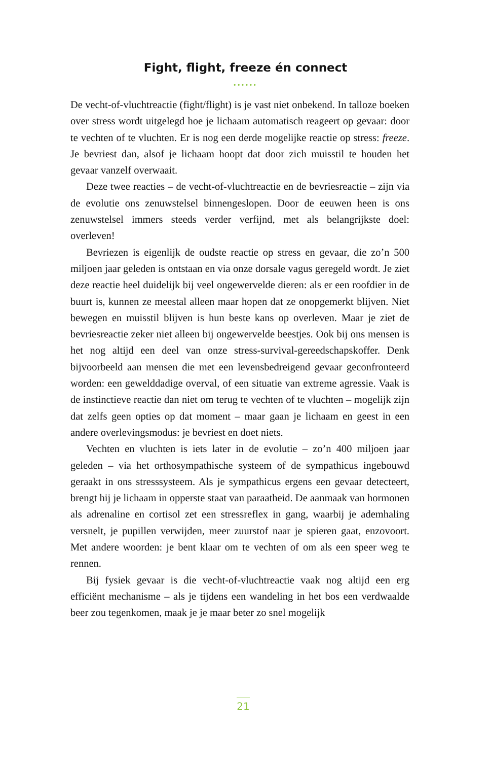Fight, flight, freeze én connect
••••••
De vecht-of-vluchtreactie (fight/flight) is je vast niet onbekend. In talloze boeken over stress wordt uitgelegd hoe je lichaam automatisch reageert op gevaar: door te vechten of te vluchten. Er is nog een derde mogelijke reactie op stress: freeze. Je bevriest dan, alsof je lichaam hoopt dat door zich muisstil te houden het gevaar vanzelf overwaait.
Deze twee reacties – de vecht-of-vluchtreactie en de bevriesreactie – zijn via de evolutie ons zenuwstelsel binnengeslopen. Door de eeuwen heen is ons zenuwstelsel immers steeds verder verfijnd, met als belang­rijkste doel: overleven!
Bevriezen is eigenlijk de oudste reactie op stress en gevaar, die zo’n 500 miljoen jaar geleden is ontstaan en via onze dorsale vagus geregeld wordt. Je ziet deze reactie heel duidelijk bij veel ongewervelde dieren: als er een roofdier in de buurt is, kunnen ze meestal alleen maar hopen dat ze onopgemerkt blijven. Niet bewegen en muisstil blijven is hun beste kans op overleven. Maar je ziet de bevriesreactie zeker niet alleen bij ongewervelde beestjes. Ook bij ons mensen is het nog altijd een deel van onze stress-survival-gereedschapskoffer. Denk bijvoorbeeld aan mensen die met een levensbedreigend gevaar geconfronteerd worden: een geweld­dadige overval, of een situatie van extreme agressie. Vaak is de instinctieve reactie dan niet om terug te vechten of te vluchten – mogelijk zijn dat zelfs geen opties op dat moment – maar gaan je lichaam en geest in een andere overlevingsmodus: je bevriest en doet niets.
Vechten en vluchten is iets later in de evolutie – zo’n 400 miljoen jaar geleden – via het orthosympathische systeem of de sympathicus ingebouwd geraakt in ons stresssysteem. Als je sympathicus ergens een gevaar detecteert, brengt hij je lichaam in opperste staat van paraatheid. De aanmaak van hormonen als adrenaline en cortisol zet een stressre­flex in gang, waarbij je ademhaling versnelt, je pupillen verwijden, meer zuurstof naar je spieren gaat, enzovoort. Met andere woorden: je bent klaar om te vechten of om als een speer weg te rennen.
Bij fysiek gevaar is die vecht-of-vluchtreactie vaak nog altijd een erg efficiënt mechanisme – als je tijdens een wandeling in het bos een ver­dwaalde beer zou tegenkomen, maak je je maar beter zo snel mogelijk
21